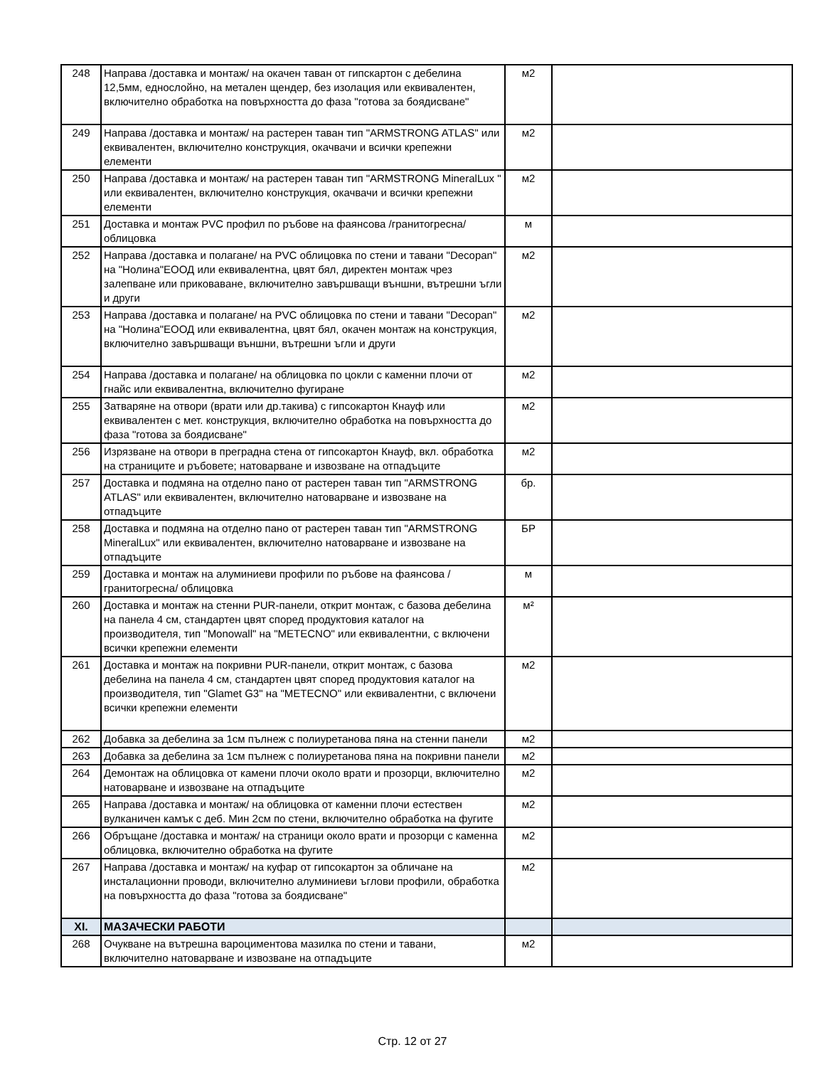| 248 | Направа /доставка и монтаж/ на окачен таван от гипскартон с дебелина 12,5мм, еднослойно, на метален щендер, без изолация или еквивалентен, включително обработка на повърхността до фаза "готова за боядисване" | м2 | |
| 249 | Направа /доставка и монтаж/ на растерен таван тип "ARMSTRONG ATLAS" или еквивалентен, включително конструкция, окачвачи и всички крепежни елементи | м2 | |
| 250 | Направа /доставка и монтаж/ на растерен таван тип "ARMSTRONG MineralLux " или еквивалентен, включително конструкция, окачвачи и всички крепежни елементи | м2 | |
| 251 | Доставка и монтаж PVC профил по ръбове на фаянсова /гранитогресна/ облицовка | м | |
| 252 | Направа /доставка и полагане/ на PVC облицовка по стени и тавани "Decopan" на "Нолина"ЕООД или еквивалентна, цвят бял, директен монтаж чрез залепване или приковаване, включително завършващи външни, вътрешни ъгли и други | м2 | |
| 253 | Направа /доставка и полагане/ на PVC облицовка по стени и тавани "Decopan" на "Нолина"ЕООД или еквивалентна, цвят бял, окачен монтаж на конструкция, включително завършващи външни, вътрешни ъгли и други | м2 | |
| 254 | Направа /доставка и полагане/ на облицовка по цокли с каменни плочи от гнайс или еквивалентна, включително фугиране | м2 | |
| 255 | Затваряне на отвори (врати или др.такива) с гипсокартон Кнауф или еквивалентен с мет. конструкция, включително обработка на повърхността до фаза "готова за боядисване" | м2 | |
| 256 | Изрязване на отвори в преградна стена от гипсокартон Кнауф, вкл. обработка на страниците и ръбовете; натоварване и извозване на отпадъците | м2 | |
| 257 | Доставка и подмяна на отделно пано от растерен таван тип "ARMSTRONG ATLAS" или еквивалентен, включително натоварване и извозване на отпадъците | бр. | |
| 258 | Доставка и подмяна на отделно пано от растерен таван тип "ARMSTRONG MineralLux" или еквивалентен, включително натоварване и извозване на отпадъците | БР | |
| 259 | Доставка и монтаж на алуминиеви профили по ръбове на фаянсова /гранитогресна/ облицовка | м | |
| 260 | Доставка и монтаж на стенни PUR-панели, открит монтаж, с базова дебелина на панела 4 см, стандартен цвят според продуктовия каталог на производителя, тип "Monowall" на "METECNO" или еквивалентни, с включени всички крепежни елементи | м² | |
| 261 | Доставка и монтаж на покривни PUR-панели, открит монтаж, с базова дебелина на панела 4 см, стандартен цвят според продуктовия каталог на производителя, тип "Glamet G3" на "METECNO" или еквивалентни, с включени всички крепежни елементи | м2 | |
| 262 | Добавка за дебелина за 1см пълнеж с полиуретанова пяна на стенни панели | м2 | |
| 263 | Добавка за дебелина за 1см пълнеж с полиуретанова пяна на покривни панели | м2 | |
| 264 | Демонтаж на облицовка от камени плочи около врати и прозорци, включително натоварване и извозване на отпадъците | м2 | |
| 265 | Направа /доставка и монтаж/ на облицовка от каменни плочи естествен вулканичен камък с деб. Мин 2см по стени, включително обработка на фугите | м2 | |
| 266 | Обръщане /доставка и монтаж/ на страници около врати и прозорци с каменна облицовка, включително обработка на фугите | м2 | |
| 267 | Направа /доставка и монтаж/ на куфар от гипсокартон за обличане на инсталационни проводи, включително алуминиеви ъглови профили, обработка на повърхността до фаза "готова за боядисване" | м2 | |
| XI. | МАЗАЧЕСКИ РАБОТИ | | |
| 268 | Очукване на вътрешна вароциментова мазилка по стени и тавани, включително натоварване и извозване на отпадъците | м2 | |
Стр. 12 от 27